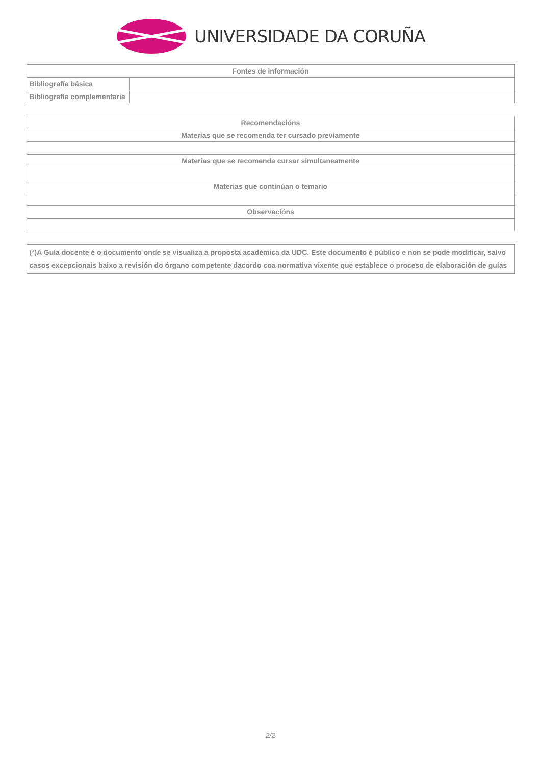UNIVERSIDADE DA CORUÑA
| Fontes de información | |
| --- | --- |
| Bibliografía básica | |
| Bibliografía complementaria | |
| Recomendacións |
| --- |
| Materias que se recomenda ter cursado previamente |
| Materias que se recomenda cursar simultaneamente |
| Materias que continúan o temario |
| Observacións |
(*)A Guía docente é o documento onde se visualiza a proposta académica da UDC. Este documento é público e non se pode modificar, salvo casos excepcionais baixo a revisión do órgano competente dacordo coa normativa vixente que establece o proceso de elaboración de guías
2/2